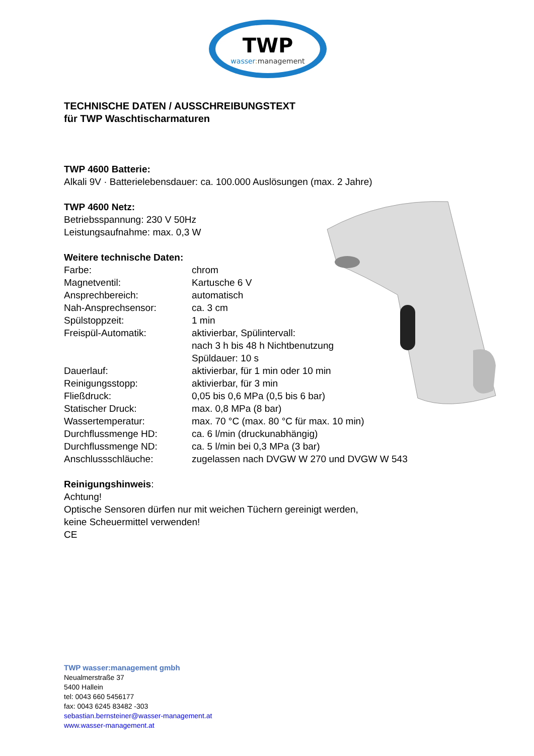TWP
wasser:management
TECHNISCHE DATEN / AUSSCHREIBUNGSTEXT
für TWP Waschtischarmaturen
TWP 4600 Batterie:
Alkali 9V · Batterielebensdauer: ca. 100.000 Auslösungen (max. 2 Jahre)
TWP 4600 Netz:
Betriebsspannung: 230 V 50Hz
Leistungsaufnahme: max. 0,3 W
Weitere technische Daten:
| Farbe: | chrom |
| Magnetventil: | Kartusche 6 V |
| Ansprechbereich: | automatisch |
| Nah-Ansprechsensor: | ca. 3 cm |
| Spülstoppzeit: | 1 min |
| Freispül-Automatik: | aktivierbar, Spülintervall: nach 3 h bis 48 h Nichtbenutzung Spüldauer: 10 s |
| Dauerlauf: | aktivierbar, für 1 min oder 10 min |
| Reinigungsstopp: | aktivierbar, für 3 min |
| Fließdruck: | 0,05 bis 0,6 MPa (0,5 bis 6 bar) |
| Statischer Druck: | max. 0,8 MPa (8 bar) |
| Wassertemperatur: | max. 70 °C (max. 80 °C für max. 10 min) |
| Durchflussmenge HD: | ca. 6 l/min (druckunabhängig) |
| Durchflussmenge ND: | ca. 5 l/min bei 0,3 MPa (3 bar) |
| Anschlussschläuche: | zugelassen nach DVGW W 270 und DVGW W 543 |
Reinigungshinweis:
Achtung!
Optische Sensoren dürfen nur mit weichen Tüchern gereinigt werden,
keine Scheuermittel verwenden!
CE
TWP wasser:management gmbh
Neualmerstraße 37
5400 Hallein
tel: 0043 660 5456177
fax: 0043 6245 83482 -303
sebastian.bernsteiner@wasser-management.at
www.wasser-management.at